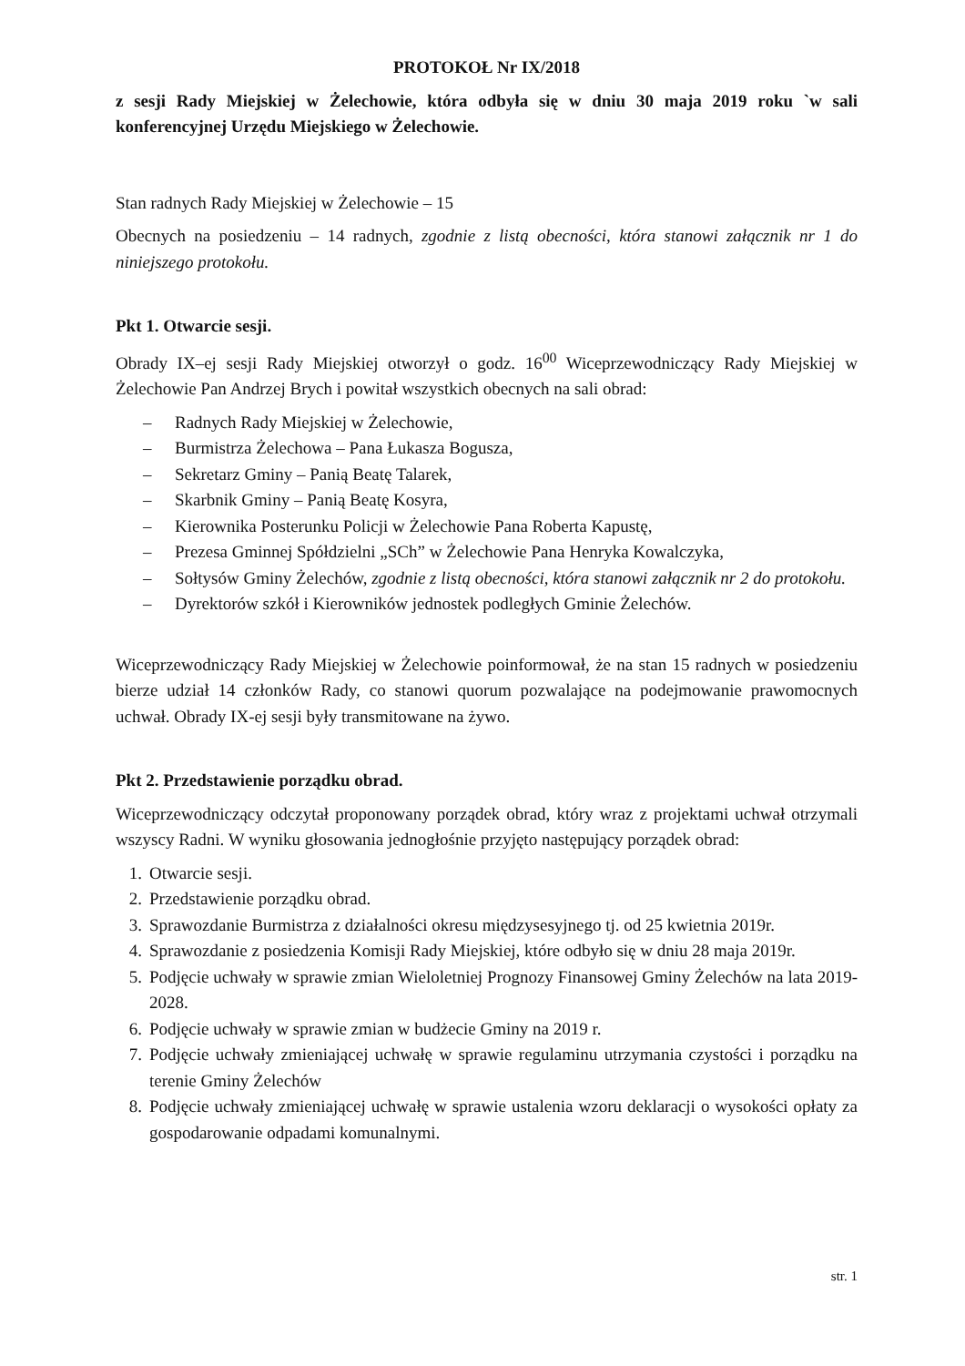PROTOKOŁ Nr IX/2018
z sesji Rady Miejskiej w Żelechowie, która odbyła się w dniu 30 maja 2019 roku `w sali konferencyjnej Urzędu Miejskiego w Żelechowie.
Stan radnych Rady Miejskiej w Żelechowie – 15
Obecnych na posiedzeniu – 14 radnych, zgodnie z listą obecności, która stanowi załącznik nr 1 do niniejszego protokołu.
Pkt 1. Otwarcie sesji.
Obrady IX–ej sesji Rady Miejskiej otworzył o godz. 16<sup>00</sup> Wiceprzewodniczący Rady Miejskiej w Żelechowie Pan Andrzej Brych i powitał wszystkich obecnych na sali obrad:
– Radnych Rady Miejskiej w Żelechowie,
– Burmistrza Żelechowa – Pana Łukasza Bogusza,
– Sekretarz Gminy – Panią Beatę Talarek,
– Skarbnik Gminy – Panią Beatę Kosyra,
– Kierownika Posterunku Policji w Żelechowie Pana Roberta Kapustę,
– Prezesa Gminnej Spółdzielni „SCh” w Żelechowie Pana Henryka Kowalczyka,
– Sołtysów Gminy Żelechów, zgodnie z listą obecności, która stanowi załącznik nr 2 do protokołu.
– Dyrektorów szkół i Kierowników jednostek podległych Gminie Żelechów.
Wiceprzewodniczący Rady Miejskiej w Żelechowie poinformował, że na stan 15 radnych w posiedzeniu bierze udział 14 członków Rady, co stanowi quorum pozwalające na podejmowanie prawomocnych uchwał. Obrady IX-ej sesji były transmitowane na żywo.
Pkt 2. Przedstawienie porządku obrad.
Wiceprzewodniczący odczytał proponowany porządek obrad, który wraz z projektami uchwał otrzymali wszyscy Radni. W wyniku głosowania jednogłośnie przyjęto następujący porządek obrad:
1. Otwarcie sesji.
2. Przedstawienie porządku obrad.
3. Sprawozdanie Burmistrza z działalności okresu międzysesyjnego tj. od 25 kwietnia 2019r.
4. Sprawozdanie z posiedzenia Komisji Rady Miejskiej, które odbyło się w dniu 28 maja 2019r.
5. Podjęcie uchwały w sprawie zmian Wieloletniej Prognozy Finansowej Gminy Żelechów na lata 2019-2028.
6. Podjęcie uchwały w sprawie zmian w budżecie Gminy na 2019 r.
7. Podjęcie uchwały zmieniającej uchwałę w sprawie regulaminu utrzymania czystości i porządku na terenie Gminy Żelechów
8. Podjęcie uchwały zmieniającej uchwałę w sprawie ustalenia wzoru deklaracji o wysokości opłaty za gospodarowanie odpadami komunalnymi.
str. 1